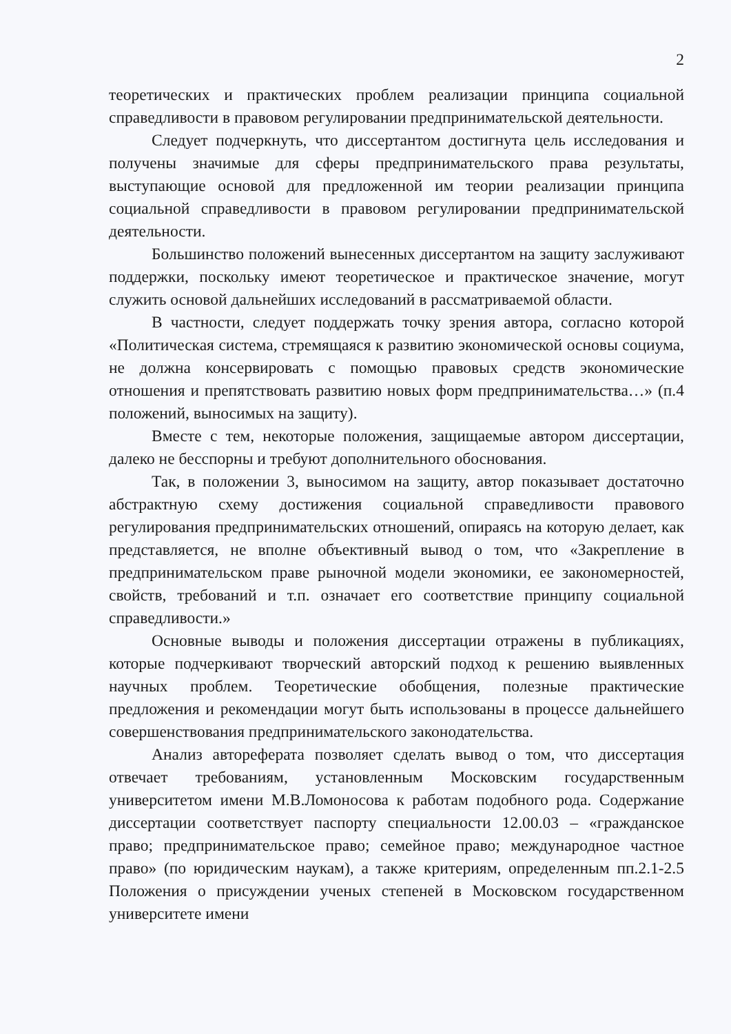2
теоретических и практических проблем реализации принципа социальной справедливости в правовом регулировании предпринимательской деятельности.
Следует подчеркнуть, что диссертантом достигнута цель исследования и получены значимые для сферы предпринимательского права результаты, выступающие основой для предложенной им теории реализации принципа социальной справедливости в правовом регулировании предпринимательской деятельности.
Большинство положений вынесенных диссертантом на защиту заслуживают поддержки, поскольку имеют теоретическое и практическое значение, могут служить основой дальнейших исследований в рассматриваемой области.
В частности, следует поддержать точку зрения автора, согласно которой «Политическая система, стремящаяся к развитию экономической основы социума, не должна консервировать с помощью правовых средств экономические отношения и препятствовать развитию новых форм предпринимательства…» (п.4 положений, выносимых на защиту).
Вместе с тем, некоторые положения, защищаемые автором диссертации, далеко не бесспорны и требуют дополнительного обоснования.
Так, в положении 3, выносимом на защиту, автор показывает достаточно абстрактную схему достижения социальной справедливости правового регулирования предпринимательских отношений, опираясь на которую делает, как представляется, не вполне объективный вывод о том, что «Закрепление в предпринимательском праве рыночной модели экономики, ее закономерностей, свойств, требований и т.п. означает его соответствие принципу социальной справедливости.»
Основные выводы и положения диссертации отражены в публикациях, которые подчеркивают творческий авторский подход к решению выявленных научных проблем. Теоретические обобщения, полезные практические предложения и рекомендации могут быть использованы в процессе дальнейшего совершенствования предпринимательского законодательства.
Анализ автореферата позволяет сделать вывод о том, что диссертация отвечает требованиям, установленным Московским государственным университетом имени М.В.Ломоносова к работам подобного рода. Содержание диссертации соответствует паспорту специальности 12.00.03 – «гражданское право; предпринимательское право; семейное право; международное частное право» (по юридическим наукам), а также критериям, определенным пп.2.1-2.5 Положения о присуждении ученых степеней в Московском государственном университете имени